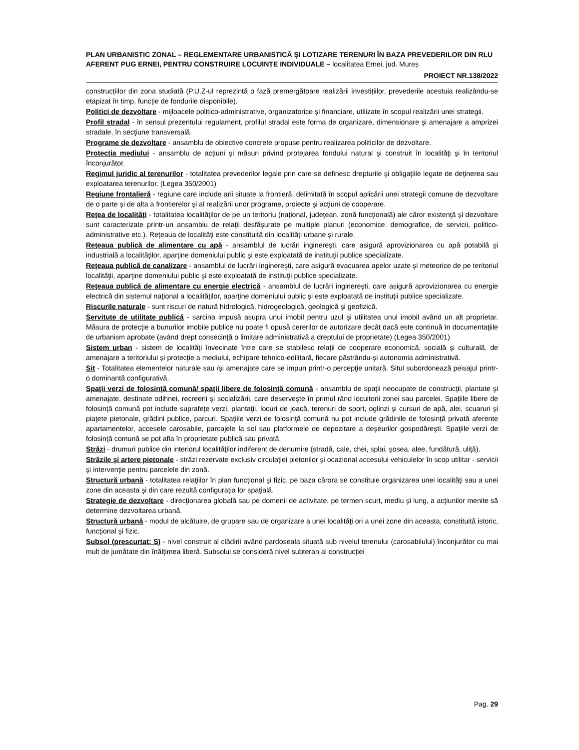PLAN URBANISTIC ZONAL – REGLEMENTARE URBANISTICĂ ȘI LOTIZARE TERENURI ÎN BAZA PREVEDERILOR DIN RLU AFERENT PUG ERNEI, PENTRU CONSTRUIRE LOCUINȚE INDIVIDUALE – localitatea Ernei, jud. Mureș
PROIECT NR.138/2022
construcțiilor din zona studiată (P.U.Z-ul reprezintă o fază premergătoare realizării investițiilor, prevederile acestuia realizându-se etapizat în timp, funcție de fondurile disponibile).
Politici de dezvoltare - mijloacele politico-administrative, organizatorice şi financiare, utilizate în scopul realizării unei strategii.
Profil stradal - în sensul prezentului regulament, profilul stradal este forma de organizare, dimensionare şi amenajare a amprizei stradale, în secţiune transversală.
Programe de dezvoltare - ansamblu de obiective concrete propuse pentru realizarea politicilor de dezvoltare.
Protecţia mediului - ansamblu de acţiuni şi măsuri privind protejarea fondului natural şi construit în localităţi şi în teritoriul înconjurător.
Regimul juridic al terenurilor - totalitatea prevederilor legale prin care se definesc drepturile şi obligaţiile legate de deţinerea sau exploatarea terenurilor. (Legea 350/2001)
Regiune frontalieră - regiune care include arii situate la frontieră, delimitată în scopul aplicării unei strategii comune de dezvoltare de o parte şi de alta a frontierelor şi al realizării unor programe, proiecte şi acţiuni de cooperare.
Reţea de localităţi - totalitatea localităţilor de pe un teritoriu (naţional, judeţean, zonă funcţională) ale căror existenţă şi dezvoltare sunt caracterizate printr-un ansamblu de relaţii desfăşurate pe multiple planuri (economice, demografice, de servicii, politico-administrative etc.). Reţeaua de localităţi este constituită din localităţi urbane şi rurale.
Reţeaua publică de alimentare cu apă - ansamblul de lucrări inginereşti, care asigură aprovizionarea cu apă potabilă şi industrială a localităţilor, aparţine domeniului public şi este exploatată de instituţii publice specializate.
Reţeaua publică de canalizare - ansamblul de lucrări inginereşti, care asigură evacuarea apelor uzate şi meteorice de pe teritoriul localităţii, aparţine domeniului public şi este exploatată de instituţii publice specializate.
Reţeaua publică de alimentare cu energie electrică - ansamblul de lucrări inginereşti, care asigură aprovizionarea cu energie electrică din sistemul naţional a localităţilor, aparţine domeniului public şi este exploatată de instituţii publice specializate.
Riscurile naturale - sunt riscuri de natură hidrologică, hidrogeologică, geologică şi geofizică.
Servitute de utilitate publică - sarcina impusă asupra unui imobil pentru uzul şi utilitatea unui imobil având un alt proprietar. Măsura de protecţie a bunurilor imobile publice nu poate fi opusă cererilor de autorizare decât dacă este continuă în documentaţiile de urbanism aprobate (având drept consecinţă o limitare administrativă a dreptului de proprietate) (Legea 350/2001)
Sistem urban - sistem de localităţi învecinate între care se stabilesc relaţii de cooperare economică, socială şi culturală, de amenajare a teritoriului şi protecţie a mediului, echipare tehnico-edilitară, fiecare păstrându-şi autonomia administrativă.
Sit - Totalitatea elementelor naturale sau /şi amenajate care se impun printr-o percepţie unitară. Situl subordonează peisajul printr-o dominantă configurativă.
Spaţii verzi de folosinţă comună/ spaţii libere de folosinţă comună - ansamblu de spaţii neocupate de construcţii, plantate şi amenajate, destinate odihnei, recreerii şi socializării, care deserveşte în primul rând locuitorii zonei sau parcelei. Spaţiile libere de folosinţă comună pot include suprafeţe verzi, plantaţii, locuri de joacă, terenuri de sport, oglinzi şi cursuri de apă, alei, scuaruri şi piaţete pietonale, grădini publice, parcuri. Spaţiile verzi de folosinţă comună nu pot include grădinile de folosinţă privată aferente apartamentelor, accesele carosabile, parcajele la sol sau platformele de depozitare a deşeurilor gospodăreşti. Spaţiile verzi de folosinţă comună se pot afla în proprietate publică sau privată.
Străzi - drumuri publice din interiorul localităţilor indiferent de denumire (stradă, cale, chei, splai, şosea, alee, fundătură, uliţă).
Străzile şi artere pietonale - străzi rezervate exclusiv circulaţiei pietonilor şi ocazional accesului vehiculelor în scop utilitar - servicii şi intervenţie pentru parcelele din zonă.
Structură urbană - totalitatea relaţiilor în plan funcţional şi fizic, pe baza cărora se constituie organizarea unei localităţi sau a unei zone din aceasta şi din care rezultă configuraţia lor spaţială.
Strategie de dezvoltare - direcţionarea globală sau pe domenii de activitate, pe termen scurt, mediu şi lung, a acţiunilor menite să determine dezvoltarea urbană.
Structură urbană - modul de alcătuire, de grupare sau de organizare a unei localităţi ori a unei zone din aceasta, constituită istoric, funcţional şi fizic.
Subsol (prescurtat: S) - nivel construit al clădirii având pardoseala situată sub nivelul terenului (carosabilului) înconjurător cu mai mult de jumătate din înălţimea liberă. Subsolul se consideră nivel subteran al construcţiei
Pag. 29